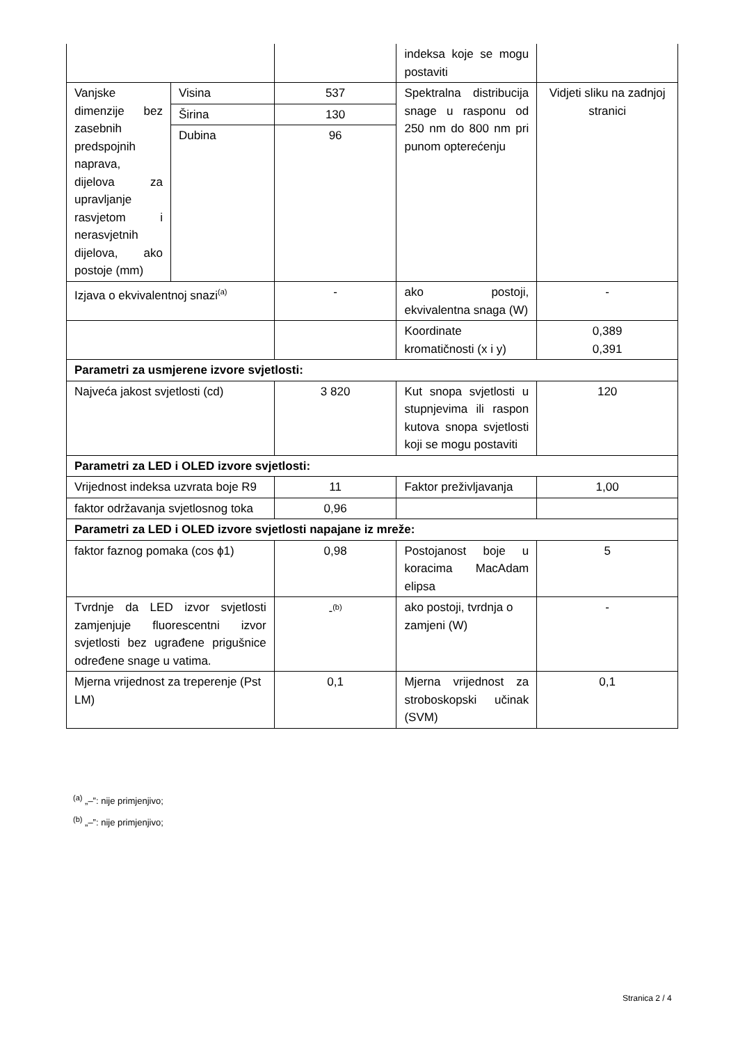| | | | indeksa koje se mogu postaviti | |
| Vanjske dimenzije bez zasebnih predspojnih naprava, dijelova za upravljanje rasvjetom i nerasvjetnih dijelova, ako postoje (mm) | Visina | 537 | Spektralna distribucija snage u rasponu od 250 nm do 800 nm pri punom opterećenju | Vidjeti sliku na zadnjoj stranici |
| | Širina | 130 | | |
| | Dubina | 96 | | |
| Izjava o ekvivalentnoj snazi<sup>(a)</sup> | | - | ako postoji, ekvivalentna snaga (W) | - |
| | | | Koordinate kromatičnosti (x i y) | 0,389 0,391 |
| Parametri za usmjerene izvore svjetlosti: | | | | |
| Najveća jakost svjetlosti (cd) | | 3 820 | Kut snopa svjetlosti u stupnjevima ili raspon kutova snopa svjetlosti koji se mogu postaviti | 120 |
| Parametri za LED i OLED izvore svjetlosti: | | | | |
| Vrijednost indeksa uzvrata boje R9 | | 11 | Faktor preživljavanja | 1,00 |
| faktor održavanja svjetlosnog toka | | 0,96 | | |
| Parametri za LED i OLED izvore svjetlosti napajane iz mreže: | | | | |
| faktor faznog pomaka (cos ϕ1) | | 0,98 | Postojanost boje u koracima MacAdam elipsa | 5 |
| Tvrdnje da LED izvor svjetlosti zamjenjuje fluorescentni izvor svjetlosti bez ugrađene prigušnice određene snage u vatima. | | -<sup>(b)</sup> | ako postoji, tvrdnja o zamjeni (W) | - |
| Mjerna vrijednost za treperenje (Pst LM) | | 0,1 | Mjerna vrijednost za stroboskopski učinak (SVM) | 0,1 |
<sup>(a)</sup> „–”: nije primjenjivo;
<sup>(b)</sup> „–”: nije primjenjivo;
Stranica 2 / 4